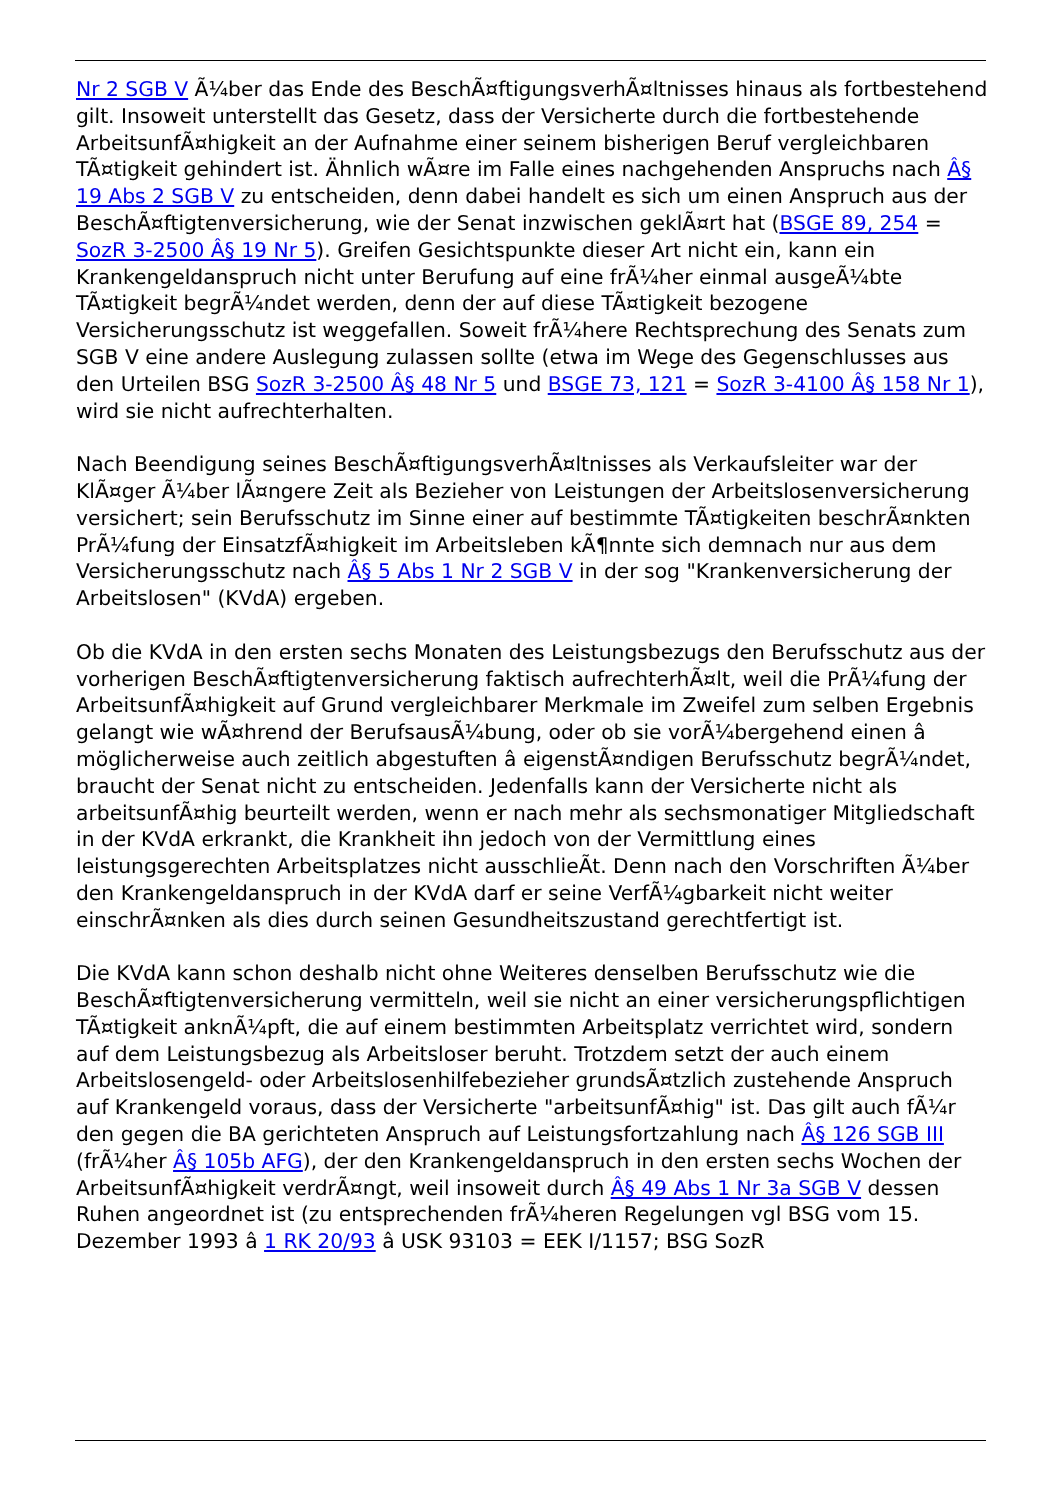Nr 2 SGB V Ã¼ber das Ende des BeschÃ¤ftigungsverhÃ¤ltnisses hinaus als fortbestehend gilt. Insoweit unterstellt das Gesetz, dass der Versicherte durch die fortbestehende ArbeitsunfÃ¤higkeit an der Aufnahme einer seinem bisherigen Beruf vergleichbaren TÃ¤tigkeit gehindert ist. Ähnlich wÃ¤re im Falle eines nachgehenden Anspruchs nach Â§ 19 Abs 2 SGB V zu entscheiden, denn dabei handelt es sich um einen Anspruch aus der BeschÃ¤ftigtenversicherung, wie der Senat inzwischen geklÃ¤rt hat (BSGE 89, 254 = SozR 3-2500 Â§ 19 Nr 5). Greifen Gesichtspunkte dieser Art nicht ein, kann ein Krankengeldanspruch nicht unter Berufung auf eine frÃ¼her einmal ausgeÃ¼bte TÃ¤tigkeit begrÃ¼ndet werden, denn der auf diese TÃ¤tigkeit bezogene Versicherungsschutz ist weggefallen. Soweit frÃ¼here Rechtsprechung des Senats zum SGB V eine andere Auslegung zulassen sollte (etwa im Wege des Gegenschlusses aus den Urteilen BSG SozR 3-2500 Â§ 48 Nr 5 und BSGE 73, 121 = SozR 3-4100 Â§ 158 Nr 1), wird sie nicht aufrechterhalten.
Nach Beendigung seines BeschÃ¤ftigungsverhÃ¤ltnisses als Verkaufsleiter war der KlÃ¤ger Ã¼ber lÃ¤ngere Zeit als Bezieher von Leistungen der Arbeitslosenversicherung versichert; sein Berufsschutz im Sinne einer auf bestimmte TÃ¤tigkeiten beschrÃ¤nkten PrÃ¼fung der EinsatzfÃ¤higkeit im Arbeitsleben kÃ¶nnte sich demnach nur aus dem Versicherungsschutz nach Â§ 5 Abs 1 Nr 2 SGB V in der sog "Krankenversicherung der Arbeitslosen" (KVdA) ergeben.
Ob die KVdA in den ersten sechs Monaten des Leistungsbezugs den Berufsschutz aus der vorherigen BeschÃ¤ftigtenversicherung faktisch aufrechterhÃ¤lt, weil die PrÃ¼fung der ArbeitsunfÃ¤higkeit auf Grund vergleichbarer Merkmale im Zweifel zum selben Ergebnis gelangt wie wÃ¤hrend der BerufsausÃ¼bung, oder ob sie vorÃ¼bergehend einen â möglicherweise auch zeitlich abgestuften â eigenstÃ¤ndigen Berufsschutz begrÃ¼ndet, braucht der Senat nicht zu entscheiden. Jedenfalls kann der Versicherte nicht als arbeitsunfÃ¤hig beurteilt werden, wenn er nach mehr als sechsmonatiger Mitgliedschaft in der KVdA erkrankt, die Krankheit ihn jedoch von der Vermittlung eines leistungsgerechten Arbeitsplatzes nicht ausschlieÃt. Denn nach den Vorschriften Ã¼ber den Krankengeldanspruch in der KVdA darf er seine VerfÃ¼gbarkeit nicht weiter einschrÃ¤nken als dies durch seinen Gesundheitszustand gerechtfertigt ist.
Die KVdA kann schon deshalb nicht ohne Weiteres denselben Berufsschutz wie die BeschÃ¤ftigtenversicherung vermitteln, weil sie nicht an einer versicherungspflichtigen TÃ¤tigkeit anknÃ¼pft, die auf einem bestimmten Arbeitsplatz verrichtet wird, sondern auf dem Leistungsbezug als Arbeitsloser beruht. Trotzdem setzt der auch einem Arbeitslosengeld- oder Arbeitslosenhilfebezieher grundsÃ¤tzlich zustehende Anspruch auf Krankengeld voraus, dass der Versicherte "arbeitsunfÃ¤hig" ist. Das gilt auch fÃ¼r den gegen die BA gerichteten Anspruch auf Leistungsfortzahlung nach Â§ 126 SGB III (frÃ¼her Â§ 105b AFG), der den Krankengeldanspruch in den ersten sechs Wochen der ArbeitsunfÃ¤higkeit verdrÃ¤ngt, weil insoweit durch Â§ 49 Abs 1 Nr 3a SGB V dessen Ruhen angeordnet ist (zu entsprechenden frÃ¼heren Regelungen vgl BSG vom 15. Dezember 1993 â 1 RK 20/93 â USK 93103 = EEK I/1157; BSG SozR